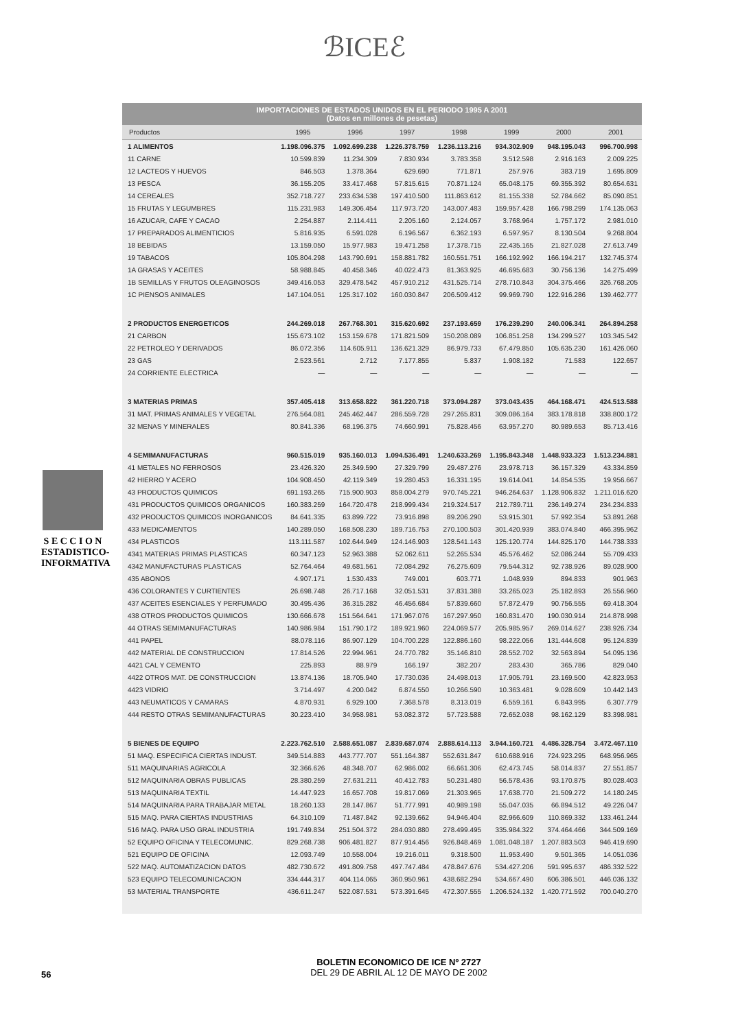ℬICEℰ
IMPORTACIONES DE ESTADOS UNIDOS EN EL PERIODO 1995 A 2001
(Datos en millones de pesetas)
| Productos | 1995 | 1996 | 1997 | 1998 | 1999 | 2000 | 2001 |
| --- | --- | --- | --- | --- | --- | --- | --- |
| 1 ALIMENTOS | 1.198.096.375 | 1.092.699.238 | 1.226.378.759 | 1.236.113.216 | 934.302.909 | 948.195.043 | 996.700.998 |
| 11 CARNE | 10.599.839 | 11.234.309 | 7.830.934 | 3.783.358 | 3.512.598 | 2.916.163 | 2.009.225 |
| 12 LACTEOS Y HUEVOS | 846.503 | 1.378.364 | 629.690 | 771.871 | 257.976 | 383.719 | 1.695.809 |
| 13 PESCA | 36.155.205 | 33.417.468 | 57.815.615 | 70.871.124 | 65.048.175 | 69.355.392 | 80.654.631 |
| 14 CEREALES | 352.718.727 | 233.634.538 | 197.410.500 | 111.863.612 | 81.155.338 | 52.784.662 | 85.090.851 |
| 15 FRUTAS Y LEGUMBRES | 115.231.983 | 149.306.454 | 117.973.720 | 143.007.483 | 159.957.428 | 166.798.299 | 174.135.063 |
| 16 AZUCAR, CAFE Y CACAO | 2.254.887 | 2.114.411 | 2.205.160 | 2.124.057 | 3.768.964 | 1.757.172 | 2.981.010 |
| 17 PREPARADOS ALIMENTICIOS | 5.816.935 | 6.591.028 | 6.196.567 | 6.362.193 | 6.597.957 | 8.130.504 | 9.268.804 |
| 18 BEBIDAS | 13.159.050 | 15.977.983 | 19.471.258 | 17.378.715 | 22.435.165 | 21.827.028 | 27.613.749 |
| 19 TABACOS | 105.804.298 | 143.790.691 | 158.881.782 | 160.551.751 | 166.192.992 | 166.194.217 | 132.745.374 |
| 1A GRASAS Y ACEITES | 58.988.845 | 40.458.346 | 40.022.473 | 81.363.925 | 46.695.683 | 30.756.136 | 14.275.499 |
| 1B SEMILLAS Y FRUTOS OLEAGINOSOS | 349.416.053 | 329.478.542 | 457.910.212 | 431.525.714 | 278.710.843 | 304.375.466 | 326.768.205 |
| 1C PIENSOS ANIMALES | 147.104.051 | 125.317.102 | 160.030.847 | 206.509.412 | 99.969.790 | 122.916.286 | 139.462.777 |
| 2 PRODUCTOS ENERGETICOS | 244.269.018 | 267.768.301 | 315.620.692 | 237.193.659 | 176.239.290 | 240.006.341 | 264.894.258 |
| 21 CARBON | 155.673.102 | 153.159.678 | 171.821.509 | 150.208.089 | 106.851.258 | 134.299.527 | 103.345.542 |
| 22 PETROLEO Y DERIVADOS | 86.072.356 | 114.605.911 | 136.621.329 | 86.979.733 | 67.479.850 | 105.635.230 | 161.426.060 |
| 23 GAS | 2.523.561 | 2.712 | 7.177.855 | 5.837 | 1.908.182 | 71.583 | 122.657 |
| 24 CORRIENTE ELECTRICA | — | — | — | — | — | — | — |
| 3 MATERIAS PRIMAS | 357.405.418 | 313.658.822 | 361.220.718 | 373.094.287 | 373.043.435 | 464.168.471 | 424.513.588 |
| 31 MAT. PRIMAS ANIMALES Y VEGETAL | 276.564.081 | 245.462.447 | 286.559.728 | 297.265.831 | 309.086.164 | 383.178.818 | 338.800.172 |
| 32 MENAS Y MINERALES | 80.841.336 | 68.196.375 | 74.660.991 | 75.828.456 | 63.957.270 | 80.989.653 | 85.713.416 |
| 4 SEMIMANUFACTURAS | 960.515.019 | 935.160.013 | 1.094.536.491 | 1.240.633.269 | 1.195.843.348 | 1.448.933.323 | 1.513.234.881 |
| 41 METALES NO FERROSOS | 23.426.320 | 25.349.590 | 27.329.799 | 29.487.276 | 23.978.713 | 36.157.329 | 43.334.859 |
| 42 HIERRO Y ACERO | 104.908.450 | 42.119.349 | 19.280.453 | 16.331.195 | 19.614.041 | 14.854.535 | 19.956.667 |
| 43 PRODUCTOS QUIMICOS | 691.193.265 | 715.900.903 | 858.004.279 | 970.745.221 | 946.264.637 | 1.128.906.832 | 1.211.016.620 |
| 431 PRODUCTOS QUIMICOS ORGANICOS | 160.383.259 | 164.720.478 | 218.999.434 | 219.324.517 | 212.789.711 | 236.149.274 | 234.234.833 |
| 432 PRODUCTOS QUIMICOS INORGANICOS | 84.641.335 | 63.899.722 | 73.916.898 | 89.206.290 | 53.915.301 | 57.992.354 | 53.891.268 |
| 433 MEDICAMENTOS | 140.289.050 | 168.508.230 | 189.716.753 | 270.100.503 | 301.420.939 | 383.074.840 | 466.395.962 |
| 434 PLASTICOS | 113.111.587 | 102.644.949 | 124.146.903 | 128.541.143 | 125.120.774 | 144.825.170 | 144.738.333 |
| 4341 MATERIAS PRIMAS PLASTICAS | 60.347.123 | 52.963.388 | 52.062.611 | 52.265.534 | 45.576.462 | 52.086.244 | 55.709.433 |
| 4342 MANUFACTURAS PLASTICAS | 52.764.464 | 49.681.561 | 72.084.292 | 76.275.609 | 79.544.312 | 92.738.926 | 89.028.900 |
| 435 ABONOS | 4.907.171 | 1.530.433 | 749.001 | 603.771 | 1.048.939 | 894.833 | 901.963 |
| 436 COLORANTES Y CURTIENTES | 26.698.748 | 26.717.168 | 32.051.531 | 37.831.388 | 33.265.023 | 25.182.893 | 26.556.960 |
| 437 ACEITES ESENCIALES Y PERFUMADO | 30.495.436 | 36.315.282 | 46.456.684 | 57.839.660 | 57.872.479 | 90.756.555 | 69.418.304 |
| 438 OTROS PRODUCTOS QUIMICOS | 130.666.678 | 151.564.641 | 171.967.076 | 167.297.950 | 160.831.470 | 190.030.914 | 214.878.998 |
| 44 OTRAS SEMIMANUFACTURAS | 140.986.984 | 151.790.172 | 189.921.960 | 224.069.577 | 205.985.957 | 269.014.627 | 238.926.734 |
| 441 PAPEL | 88.078.116 | 86.907.129 | 104.700.228 | 122.886.160 | 98.222.056 | 131.444.608 | 95.124.839 |
| 442 MATERIAL DE CONSTRUCCION | 17.814.526 | 22.994.961 | 24.770.782 | 35.146.810 | 28.552.702 | 32.563.894 | 54.095.136 |
| 4421 CAL Y CEMENTO | 225.893 | 88.979 | 166.197 | 382.207 | 283.430 | 365.786 | 829.040 |
| 4422 OTROS MAT. DE CONSTRUCCION | 13.874.136 | 18.705.940 | 17.730.036 | 24.498.013 | 17.905.791 | 23.169.500 | 42.823.953 |
| 4423 VIDRIO | 3.714.497 | 4.200.042 | 6.874.550 | 10.266.590 | 10.363.481 | 9.028.609 | 10.442.143 |
| 443 NEUMATICOS Y CAMARAS | 4.870.931 | 6.929.100 | 7.368.578 | 8.313.019 | 6.559.161 | 6.843.995 | 6.307.779 |
| 444 RESTO OTRAS SEMIMANUFACTURAS | 30.223.410 | 34.958.981 | 53.082.372 | 57.723.588 | 72.652.038 | 98.162.129 | 83.398.981 |
| 5 BIENES DE EQUIPO | 2.223.762.510 | 2.588.651.087 | 2.839.687.074 | 2.888.614.113 | 3.944.160.721 | 4.486.328.754 | 3.472.467.110 |
| 51 MAQ. ESPECIFICA CIERTAS INDUST. | 349.514.883 | 443.777.707 | 551.164.387 | 552.631.847 | 610.688.916 | 724.923.295 | 648.956.965 |
| 511 MAQUINARIAS AGRICOLA | 32.366.626 | 48.348.707 | 62.986.002 | 66.661.306 | 62.473.745 | 58.014.837 | 27.551.857 |
| 512 MAQUINARIA OBRAS PUBLICAS | 28.380.259 | 27.631.211 | 40.412.783 | 50.231.480 | 56.578.436 | 93.170.875 | 80.028.403 |
| 513 MAQUINARIA TEXTIL | 14.447.923 | 16.657.708 | 19.817.069 | 21.303.965 | 17.638.770 | 21.509.272 | 14.180.245 |
| 514 MAQUINARIA PARA TRABAJAR METAL | 18.260.133 | 28.147.867 | 51.777.991 | 40.989.198 | 55.047.035 | 66.894.512 | 49.226.047 |
| 515 MAQ. PARA CIERTAS INDUSTRIAS | 64.310.109 | 71.487.842 | 92.139.662 | 94.946.404 | 82.966.609 | 110.869.332 | 133.461.244 |
| 516 MAQ. PARA USO GRAL INDUSTRIA | 191.749.834 | 251.504.372 | 284.030.880 | 278.499.495 | 335.984.322 | 374.464.466 | 344.509.169 |
| 52 EQUIPO OFICINA Y TELECOMUNIC. | 829.268.738 | 906.481.827 | 877.914.456 | 926.848.469 | 1.081.048.187 | 1.207.883.503 | 946.419.690 |
| 521 EQUIPO DE OFICINA | 12.093.749 | 10.558.004 | 19.216.011 | 9.318.500 | 11.953.490 | 9.501.365 | 14.051.036 |
| 522 MAQ. AUTOMATIZACION DATOS | 482.730.672 | 491.809.758 | 497.747.484 | 478.847.676 | 534.427.206 | 591.995.637 | 486.332.522 |
| 523 EQUIPO TELECOMUNICACION | 334.444.317 | 404.114.065 | 360.950.961 | 438.682.294 | 534.667.490 | 606.386.501 | 446.036.132 |
| 53 MATERIAL TRANSPORTE | 436.611.247 | 522.087.531 | 573.391.645 | 472.307.555 | 1.206.524.132 | 1.420.771.592 | 700.040.270 |
S E C C I O N
ESTADISTICO-
INFORMATIVA
56
BOLETIN ECONOMICO DE ICE Nº 2727
DEL 29 DE ABRIL AL 12 DE MAYO DE 2002